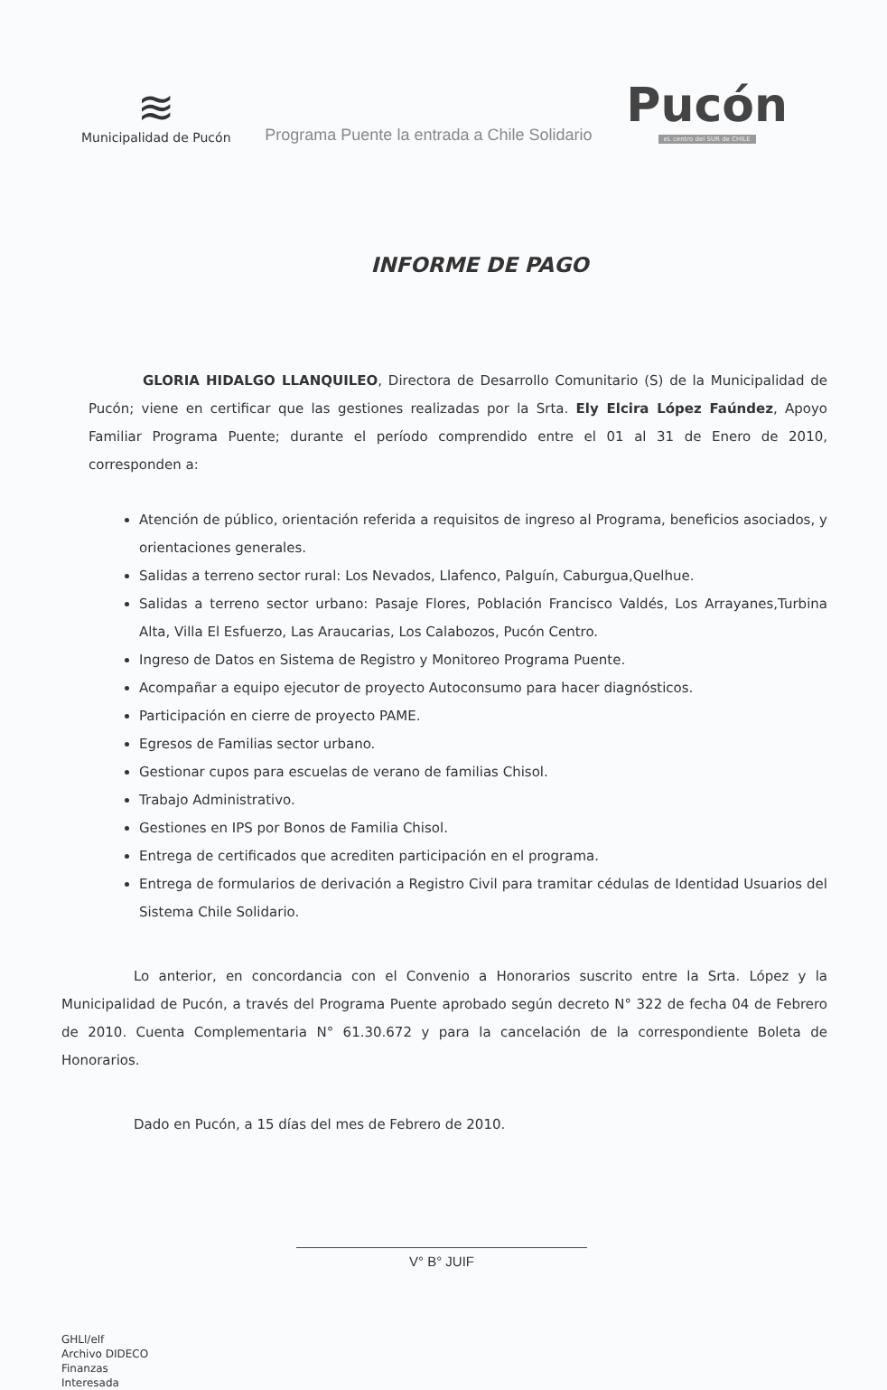≋
Municipalidad de Pucón
Programa Puente la entrada a Chile Solidario
Pucón
eL centro del SUR de CHILE
INFORME DE PAGO
GLORIA HIDALGO LLANQUILEO, Directora de Desarrollo Comunitario (S) de la Municipalidad de Pucón; viene en certificar que las gestiones realizadas por la Srta. Ely Elcira López Faúndez, Apoyo Familiar Programa Puente; durante el período comprendido entre el 01 al 31 de Enero de 2010, corresponden a:
Atención de público, orientación referida a requisitos de ingreso al Programa, beneficios asociados, y orientaciones generales.
Salidas a terreno sector rural: Los Nevados, Llafenco, Palguín, Caburgua,Quelhue.
Salidas a terreno sector urbano: Pasaje Flores, Población Francisco Valdés, Los Arrayanes,Turbina Alta, Villa El Esfuerzo, Las Araucarias, Los Calabozos, Pucón Centro.
Ingreso de Datos en Sistema de Registro y Monitoreo Programa Puente.
Acompañar a equipo ejecutor de proyecto Autoconsumo para hacer diagnósticos.
Participación en cierre de proyecto PAME.
Egresos de Familias sector urbano.
Gestionar cupos para escuelas de verano de familias Chisol.
Trabajo Administrativo.
Gestiones en IPS por Bonos de Familia Chisol.
Entrega de certificados que acrediten participación en el programa.
Entrega de formularios de derivación a Registro Civil para tramitar cédulas de Identidad Usuarios del Sistema Chile Solidario.
Lo anterior, en concordancia con el Convenio a Honorarios suscrito entre la Srta. López y la Municipalidad de Pucón, a través del Programa Puente aprobado según decreto N° 322 de fecha 04 de Febrero de 2010. Cuenta Complementaria N° 61.30.672 y para la cancelación de la correspondiente Boleta de Honorarios.
Dado en Pucón, a 15 días del mes de Febrero de 2010.
V° B° JUIF
GHLl/elf
Archivo DIDECO
Finanzas
Interesada